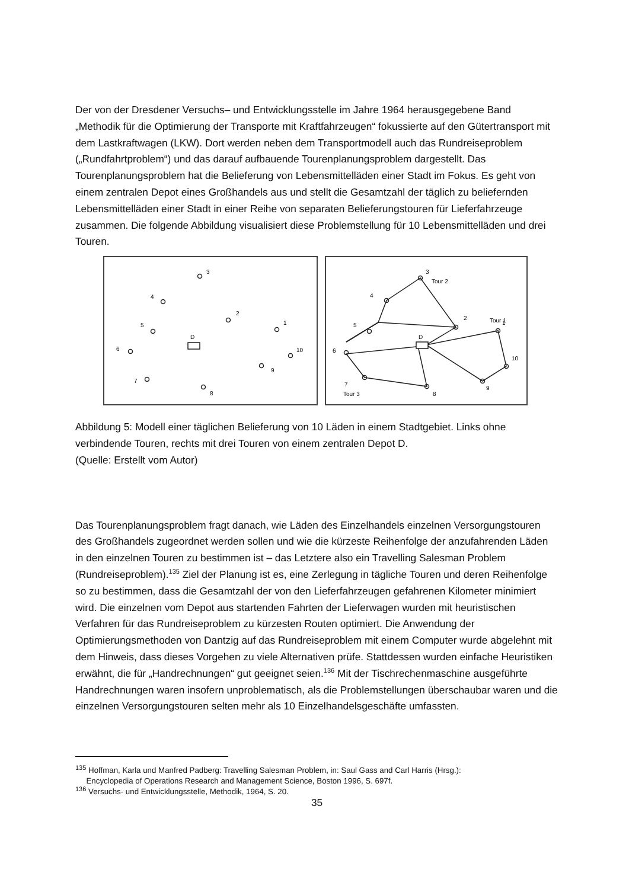Der von der Dresdener Versuchs– und Entwicklungsstelle im Jahre 1964 herausgegebene Band „Methodik für die Optimierung der Transporte mit Kraftfahrzeugen“ fokussierte auf den Gütertransport mit dem Lastkraftwagen (LKW). Dort werden neben dem Transportmodell auch das Rundreiseproblem („Rundfahrtproblem“) und das darauf aufbauende Tourenplanungsproblem dargestellt. Das Tourenplanungsproblem hat die Belieferung von Lebensmittelläden einer Stadt im Fokus. Es geht von einem zentralen Depot eines Großhandels aus und stellt die Gesamtzahl der täglich zu beliefernden Lebensmittelläden einer Stadt in einer Reihe von separaten Belieferungstouren für Lieferfahrzeuge zusammen. Die folgende Abbildung visualisiert diese Problemstellung für 10 Lebensmittelläden und drei Touren.
3
4
2
5
1
D
6
10
9
7
8
3
Tour 2
4
2
Tour 1
1
5
D
6
10
9
7
Tour 3
8
Abbildung 5: Modell einer täglichen Belieferung von 10 Läden in einem Stadtgebiet. Links ohne verbindende Touren, rechts mit drei Touren von einem zentralen Depot D.
(Quelle: Erstellt vom Autor)
Das Tourenplanungsproblem fragt danach, wie Läden des Einzelhandels einzelnen Versorgungstouren des Großhandels zugeordnet werden sollen und wie die kürzeste Reihenfolge der anzufahrenden Läden in den einzelnen Touren zu bestimmen ist – das Letztere also ein Travelling Salesman Problem (Rundreiseproblem).<sup>135</sup> Ziel der Planung ist es, eine Zerlegung in tägliche Touren und deren Reihenfolge so zu bestimmen, dass die Gesamtzahl der von den Lieferfahrzeugen gefahrenen Kilometer minimiert wird. Die einzelnen vom Depot aus startenden Fahrten der Lieferwagen wurden mit heuristischen Verfahren für das Rundreiseproblem zu kürzesten Routen optimiert. Die Anwendung der Optimierungsmethoden von Dantzig auf das Rundreiseproblem mit einem Computer wurde abgelehnt mit dem Hinweis, dass dieses Vorgehen zu viele Alternativen prüfe. Stattdessen wurden einfache Heuristiken erwähnt, die für „Handrechnungen“ gut geeignet seien.<sup>136</sup> Mit der Tischrechenmaschine ausgeführte Handrechnungen waren insofern unproblematisch, als die Problemstellungen überschaubar waren und die einzelnen Versorgungstouren selten mehr als 10 Einzelhandelsgeschäfte umfassten.
<sup>135</sup> Hoffman, Karla und Manfred Padberg: Travelling Salesman Problem, in: Saul Gass and Carl Harris (Hrsg.):
Encyclopedia of Operations Research and Management Science, Boston 1996, S. 697f.
<sup>136</sup> Versuchs- und Entwicklungsstelle, Methodik, 1964, S. 20.
35